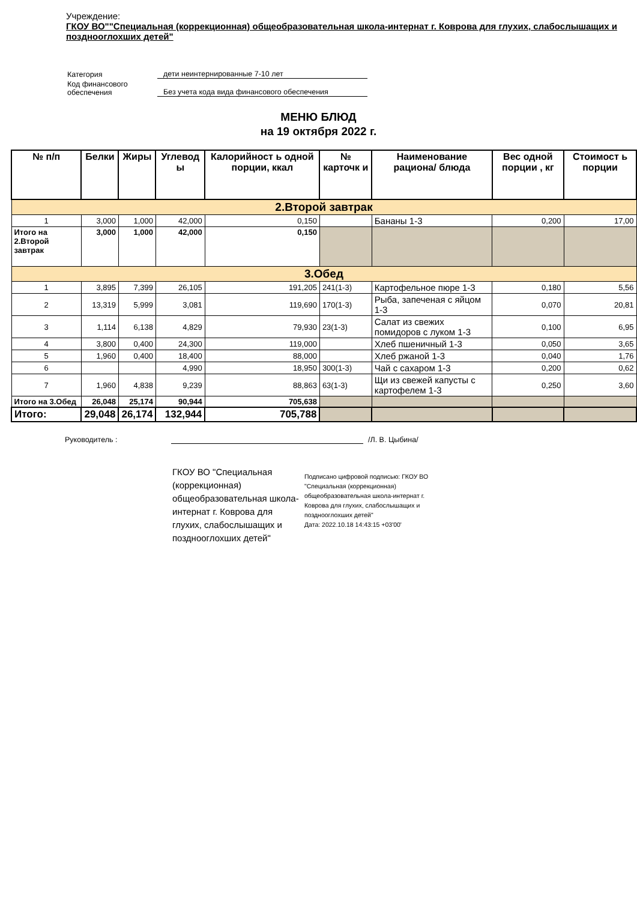Учреждение:
ГКОУ ВО""Специальная (коррекционная) общеобразовательная школа-интернат г. Коврова для глухих, слабослышащих и позднооглохших детей"
| Категория | дети неинтернированные 7-10 лет |
| Код финансового обеспечения | Без учета кода вида финансового обеспечения |
МЕНЮ БЛЮД
на 19 октября 2022 г.
| № п/п | Белки | Жиры | Углевод ы | Калорийност ь одной порции, ккал | № карточк и | Наименование рациона/ блюда | Вес одной порции , кг | Стоимост ь порции |
| --- | --- | --- | --- | --- | --- | --- | --- | --- |
| 2.Второй завтрак | | | | | | | | |
| 1 | 3,000 | 1,000 | 42,000 | 0,150 | | Бананы 1-3 | 0,200 | 17,00 |
| Итого на 2.Второй завтрак | 3,000 | 1,000 | 42,000 | 0,150 | | | | |
| 3.Обед | | | | | | | | |
| 1 | 3,895 | 7,399 | 26,105 | 191,205 | 241(1-3) | Картофельное пюре 1-3 | 0,180 | 5,56 |
| 2 | 13,319 | 5,999 | 3,081 | 119,690 | 170(1-3) | Рыба, запеченая с яйцом 1-3 | 0,070 | 20,81 |
| 3 | 1,114 | 6,138 | 4,829 | 79,930 | 23(1-3) | Салат из свежих помидоров с луком 1-3 | 0,100 | 6,95 |
| 4 | 3,800 | 0,400 | 24,300 | 119,000 | | Хлеб пшеничный 1-3 | 0,050 | 3,65 |
| 5 | 1,960 | 0,400 | 18,400 | 88,000 | | Хлеб ржаной 1-3 | 0,040 | 1,76 |
| 6 | | | 4,990 | 18,950 | 300(1-3) | Чай с сахаром 1-3 | 0,200 | 0,62 |
| 7 | 1,960 | 4,838 | 9,239 | 88,863 | 63(1-3) | Щи из свежей капусты с картофелем 1-3 | 0,250 | 3,60 |
| Итого на 3.Обед | 26,048 | 25,174 | 90,944 | 705,638 | | | | |
| Итого: | 29,048 | 26,174 | 132,944 | 705,788 | | | | |
Руководитель : /Л. В. Цыбина/
ГКОУ ВО "Специальная (коррекционная) общеобразовательная школа-интернат г. Коврова для глухих, слабослышащих и позднооглохших детей"
Подписано цифровой подписью: ГКОУ ВО "Специальная (коррекционная) общеобразовательная школа-интернат г. Коврова для глухих, слабослышащих и позднооглохших детей"
Дата: 2022.10.18 14:43:15 +03'00'